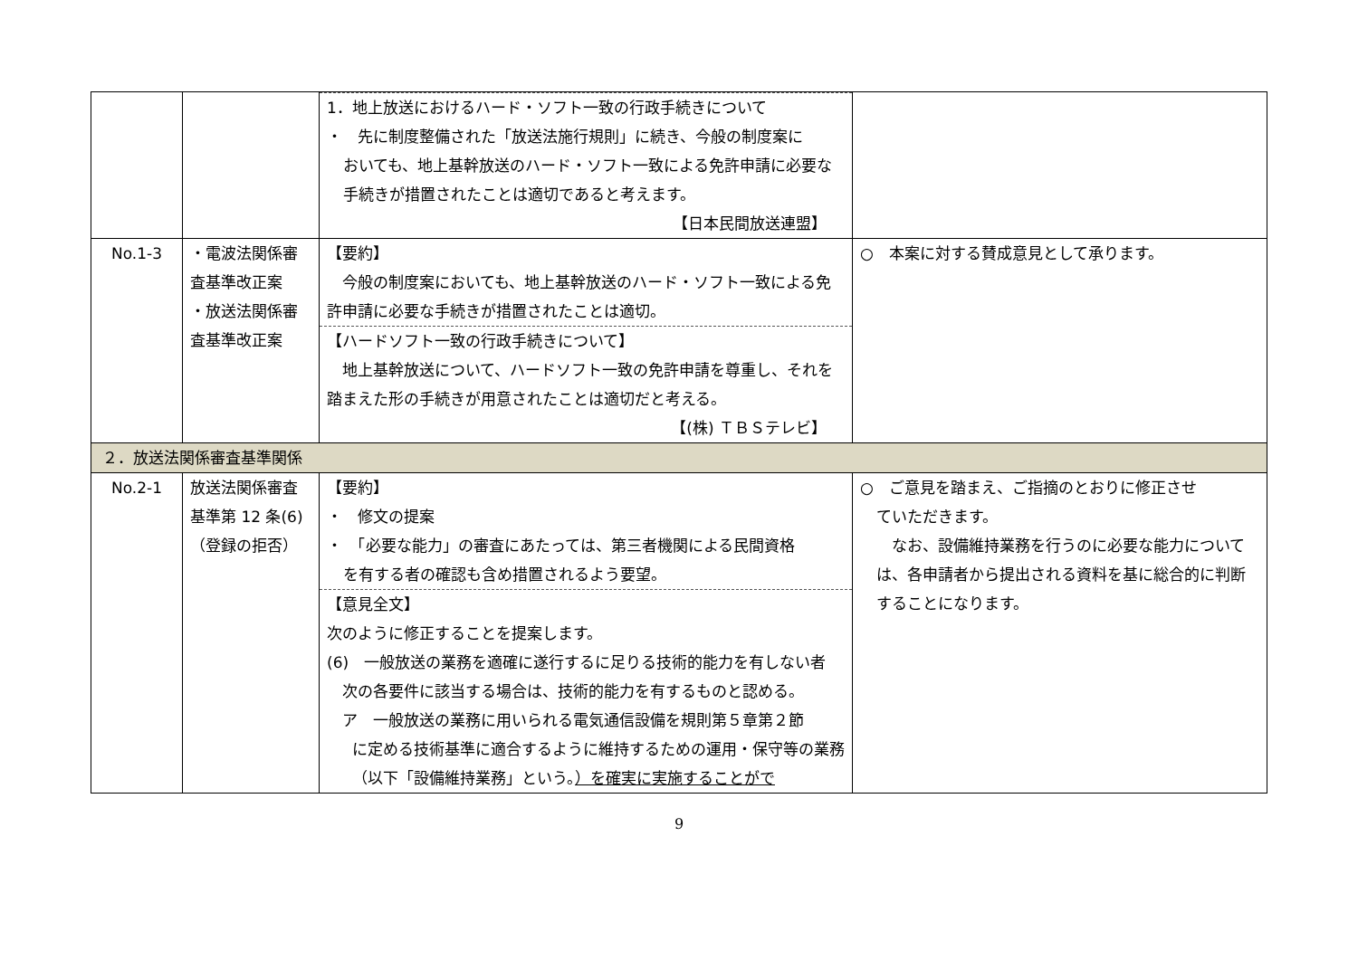| | | 1．地上放送におけるハード・ソフト一致の行政手続きについて ・ 先に制度整備された「放送法施行規則」に続き、今般の制度案に おいても、地上基幹放送のハード・ソフト一致による免許申請に必要な手続きが措置されたことは適切であると考えます。 【日本民間放送連盟】 | |
| No.1-3 | ・電波法関係審査基準改正案 ・放送法関係審査基準改正案 | 【要約】 今般の制度案においても、地上基幹放送のハード・ソフト一致による免許申請に必要な手続きが措置されたことは適切。 【ハードソフト一致の行政手続きについて】 地上基幹放送について、ハードソフト一致の免許申請を尊重し、それを踏まえた形の手続きが用意されたことは適切だと考える。 【(株) ＴＢＳテレビ】 | ○ 本案に対する賛成意見として承ります。 |
| ２．放送法関係審査基準関係 | | | |
| No.2-1 | 放送法関係審査基準第 12 条(6) （登録の拒否） | 【要約】 ・ 修文の提案 ・ 「必要な能力」の審査にあたっては、第三者機関による民間資格 を有する者の確認も含め措置されるよう要望。 【意見全文】 次のように修正することを提案します。 (6) 一般放送の業務を適確に遂行するに足りる技術的能力を有しない者 次の各要件に該当する場合は、技術的能力を有するものと認める。 ア 一般放送の業務に用いられる電気通信設備を規則第５章第２節 に定める技術基準に適合するように維持するための運用・保守等の業務（以下「設備維持業務」という。 ）を確実に実施することがで | ○ ご意見を踏まえ、ご指摘のとおりに修正させ ていただきます。 なお、設備維持業務を行うのに必要な能力については、各申請者から提出される資料を基に総合的に判断することになります。 |
9